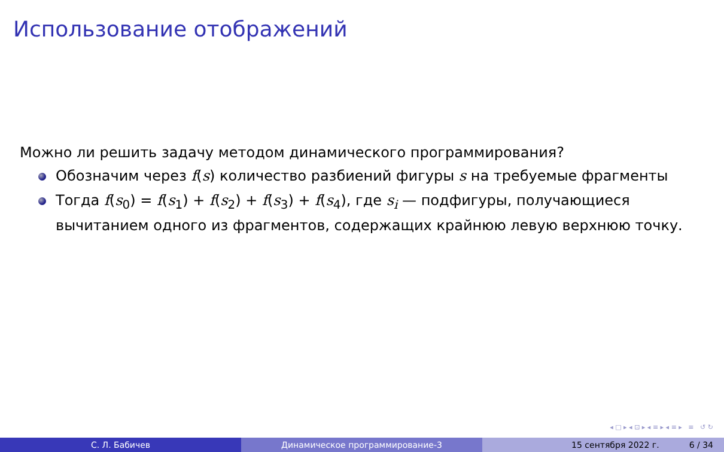Использование отображений
Можно ли решить задачу методом динамического программирования?
Обозначим через f(s) количество разбиений фигуры s на требуемые фрагменты
Тогда f(s<sub>0</sub>) = f(s<sub>1</sub>) + f(s<sub>2</sub>) + f(s<sub>3</sub>) + f(s<sub>4</sub>), где s<sub>i</sub> — подфигуры, получающиеся вычитанием одного из фрагментов, содержащих крайнюю левую верхнюю точку.
◂ □ ▸ ◂ ⊡ ▸ ◂ ≡ ▸ ◂ ≡ ▸ ≡ ↺ ↻
С. Л. Бабичев Динамическое программирование-3 15 сентября 2022 г. 6 / 34